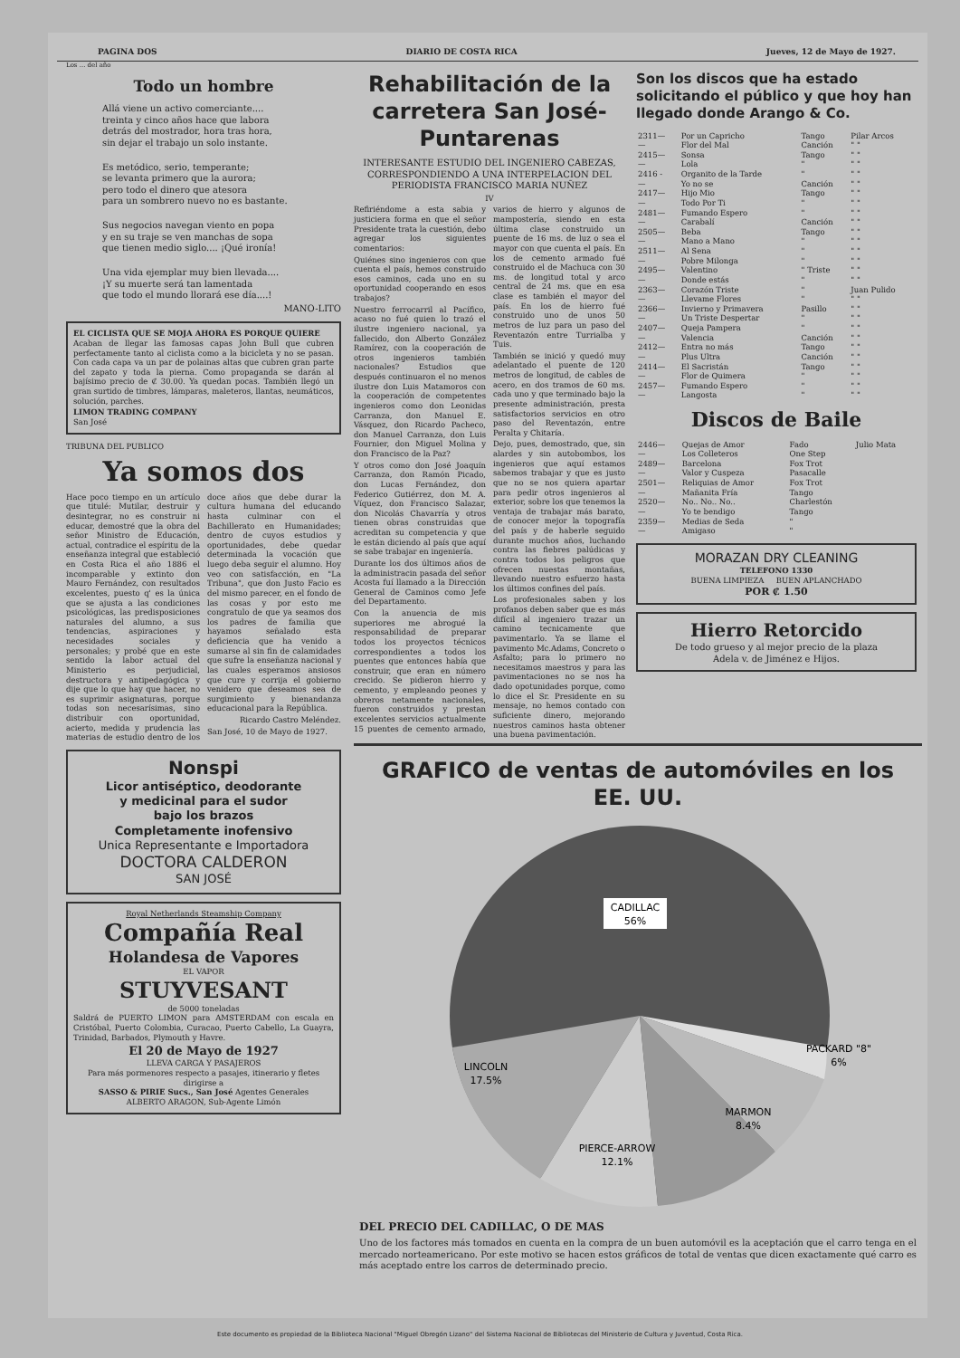PAGINA DOS DIARIO DE COSTA RICA Jueves, 12 de Mayo de 1927.
Los ... del año
Todo un hombre
Allá viene un activo comerciante....
treinta y cinco años hace que labora
detrás del mostrador, hora tras hora,
sin dejar el trabajo un solo instante.
Es metódico, serio, temperante;
se levanta primero que la aurora;
pero todo el dinero que atesora
para un sombrero nuevo no es bastante.
Sus negocios navegan viento en popa
y en su traje se ven manchas de sopa
que tienen medio siglo.... ¡Qué ironía!
Una vida ejemplar muy bien llevada....
¡Y su muerte será tan lamentada
que todo el mundo llorará ese día....!
MANO-LITO
EL CICLISTA QUE SE MOJA AHORA ES PORQUE QUIERE
Acaban de llegar las famosas capas John Bull que cubren perfectamente tanto al ciclista como a la bicicleta y no se pasan. Con cada capa va un par de polainas altas que cubren gran parte del zapato y toda la pierna. Como propaganda se darán al bajísimo precio de ₡ 30.00. Ya quedan pocas. También llegó un gran surtido de timbres, lámparas, maleteros, llantas, neumáticos, solución, parches.
LIMON TRADING COMPANY
San José
TRIBUNA DEL PUBLICO
Ya somos dos
Hace poco tiempo en un artículo que titulé: Mutilar, destruir y desintegrar, no es construir ni educar, demostré que la obra del señor Ministro de Educación, actual, contradice el espíritu de la enseñanza integral que estableció en Costa Rica el año 1886 el incomparable y extinto don Mauro Fernández, con resultados excelentes, puesto q' es la única que se ajusta a las condiciones psicológicas, las predisposiciones naturales del alumno, a sus tendencias, aspiraciones y necesidades sociales y personales; y probé que en este sentido la labor actual del Ministerio es perjudicial, destructora y antipedagógica y dije que lo que hay que hacer, no es suprimir asignaturas, porque todas son necesarísimas, sino distribuir con oportunidad, acierto, medida y prudencia las materias de estudio dentro de los doce años que debe durar la cultura humana del educando hasta culminar con el Bachillerato en Humanidades; dentro de cuyos estudios y oportunidades, debe quedar determinada la vocación que luego deba seguir el alumno. Hoy veo con satisfacción, en "La Tribuna", que don Justo Facio es del mismo parecer, en el fondo de las cosas y por esto me congratulo de que ya seamos dos los padres de familia que hayamos señalado esta deficiencia que ha venido a sumarse al sin fin de calamidades que sufre la enseñanza nacional y las cuales esperamos ansiosos que cure y corrija el gobierno venidero que deseamos sea de surgimiento y bienandanza educacional para la República.
Ricardo Castro Meléndez.
San José, 10 de Mayo de 1927.
Nonspi
Licor antiséptico, deodorante
y medicinal para el sudor
bajo los brazos
Completamente inofensivo
Unica Representante e Importadora
DOCTORA CALDERON
SAN JOSÉ
Royal Netherlands Steamship Company
Compañía Real
Holandesa de Vapores
EL VAPOR
STUYVESANT
de 5000 toneladas
Saldrá de PUERTO LIMON para AMSTERDAM con escala en Cristóbal, Puerto Colombia, Curacao, Puerto Cabello, La Guayra, Trinidad, Barbados, Plymouth y Havre.
El 20 de Mayo de 1927
LLEVA CARGA Y PASAJEROS
Para más pormenores respecto a pasajes, itinerario y fletes dirigirse a
SASSO & PIRIE Sucs., San José Agentes Generales
ALBERTO ARAGON, Sub-Agente Limón
Rehabilitación de la carretera San José-Puntarenas
INTERESANTE ESTUDIO DEL INGENIERO CABEZAS, CORRESPONDIENDO A UNA INTERPELACION DEL PERIODISTA FRANCISCO MARIA NUÑEZ
IV
Refiriéndome a esta sabia y justiciera forma en que el señor Presidente trata la cuestión, debo agregar los siguientes comentarios:
Quiénes sino ingenieros con que cuenta el país, hemos construido esos caminos, cada uno en su oportunidad cooperando en esos trabajos?
Nuestro ferrocarril al Pacífico, acaso no fué quien lo trazó el ilustre ingeniero nacional, ya fallecido, don Alberto González Ramírez, con la cooperación de otros ingenieros también nacionales? Estudios que después continuaron el no menos ilustre don Luis Matamoros con la cooperación de competentes ingenieros como don Leonidas Carranza, don Manuel E. Vásquez, don Ricardo Pacheco, don Manuel Carranza, don Luis Fournier, don Miguel Molina y don Francisco de la Paz?
Y otros como don José Joaquín Carranza, don Ramón Picado, don Lucas Fernández, don Federico Gutiérrez, don M. A. Víquez, don Francisco Salazar, don Nicolás Chavarría y otros tienen obras construidas que acreditan su competencia y que le están diciendo al país que aquí se sabe trabajar en ingeniería.
Durante los dos últimos años de la administracin pasada del señor Acosta fuí llamado a la Dirección General de Caminos como Jefe del Departamento.
Con la anuencia de mis superiores me abrogué la responsabilidad de preparar todos los proyectos técnicos correspondientes a todos los puentes que entonces había que construir, que eran en número crecido. Se pidieron hierro y cemento, y empleando peones y obreros netamente nacionales, fueron construidos y prestan excelentes servicios actualmente 15 puentes de cemento armado, varios de hierro y algunos de mampostería, siendo en esta última clase construido un puente de 16 ms. de luz o sea el mayor con que cuenta el país. En los de cemento armado fué construido el de Machuca con 30 ms. de longitud total y arco central de 24 ms. que en esa clase es también el mayor del país. En los de hierro fué construido uno de unos 50 metros de luz para un paso del Reventazón entre Turrialba y Tuis.
También se inició y quedó muy adelantado el puente de 120 metros de longitud, de cables de acero, en dos tramos de 60 ms. cada uno y que terminado bajo la presente administración, presta satisfactorios servicios en otro paso del Reventazón, entre Peralta y Chitaría.
Dejo, pues, demostrado, que, sin alardes y sin autobombos, los ingenieros que aquí estamos sabemos trabajar y que es justo que no se nos quiera apartar para pedir otros ingenieros al exterior, sobre los que tenemos la ventaja de trabajar más barato, de conocer mejor la topografía del país y de haberle seguido durante muchos años, luchando contra las fiebres palúdicas y contra todos los peligros que ofrecen nuestas montañas, llevando nuestro esfuerzo hasta los últimos confines del país.
Los profesionales saben y los profanos deben saber que es más difícil al ingeniero trazar un camino tecnicamente que pavimentarlo. Ya se llame el pavimento Mc.Adams, Concreto o Asfalto; para lo primero no necesitamos maestros y para las pavimentaciones no se nos ha dado opotunidades porque, como lo dice el Sr. Presidente en su mensaje, no hemos contado con suficiente dinero, mejorando nuestros caminos hasta obtener una buena pavimentación.
Son los discos que ha estado solicitando el público y que hoy han llegado donde Arango & Co.
| 2311— | Por un Capricho | Tango | Pilar Arcos |
| — | Flor del Mal | Canción | " " |
| 2415— | Sonsa | Tango | " " |
| — | Lola | " | " " |
| 2416 - | Organito de la Tarde | " | " " |
| — | Yo no se | Canción | " " |
| 2417— | Hijo Mio | Tango | " " |
| — | Todo Por Ti | " | " " |
| 2481— | Fumando Espero | " | " " |
| — | Carabalí | Canción | " " |
| 2505— | Beba | Tango | " " |
| — | Mano a Mano | " | " " |
| 2511— | Al Sena | " | " " |
| — | Pobre Milonga | " | " " |
| 2495— | Valentino | " Triste | " " |
| — | Donde estás | " | " " |
| 2363— | Corazón Triste | " | Juan Pulido |
| — | Llevame Flores | " | " " |
| 2366— | Invierno y Primavera | Pasillo | " " |
| — | Un Triste Despertar | " | " " |
| 2407— | Queja Pampera | " | " " |
| — | Valencia | Canción | " " |
| 2412— | Entra no más | Tango | " " |
| — | Plus Ultra | Canción | " " |
| 2414— | El Sacristán | Tango | " " |
| — | Flor de Quimera | " | " " |
| 2457— | Fumando Espero | " | " " |
| — | Langosta | " | " " |
Discos de Baile
| 2446— | Quejas de Amor | Fado | Julio Mata |
| — | Los Colleteros | One Step | |
| 2489— | Barcelona | Fox Trot | |
| — | Valor y Cuspeza | Pasacalle | |
| 2501— | Reliquias de Amor | Fox Trot | |
| — | Mañanita Fría | Tango | |
| 2520— | No.. No.. No.. | Charlestón | |
| — | Yo te bendigo | Tango | |
| 2359— | Medias de Seda | " | |
| — | Amigaso | " | |
MORAZAN DRY CLEANING
TELEFONO 1330
BUENA LIMPIEZA BUEN APLANCHADO
POR ₡ 1.50
Hierro Retorcido
De todo grueso y al mejor precio de la plaza
Adela v. de Jiménez e Hijos.
GRAFICO de ventas de automóviles en los EE. UU.
CADILLAC
56%
LINCOLN
17.5%
PIERCE-ARROW
12.1%
MARMON
8.4%
PACKARD "8"
6%
DEL PRECIO DEL CADILLAC, O DE MAS
Uno de los factores más tomados en cuenta en la compra de un buen automóvil es la aceptación que el carro tenga en el mercado norteamericano. Por este motivo se hacen estos gráficos de total de ventas que dicen exactamente qué carro es más aceptado entre los carros de determinado precio.
Este documento es propiedad de la Biblioteca Nacional "Miguel Obregón Lizano" del Sistema Nacional de Bibliotecas del Ministerio de Cultura y Juventud, Costa Rica.